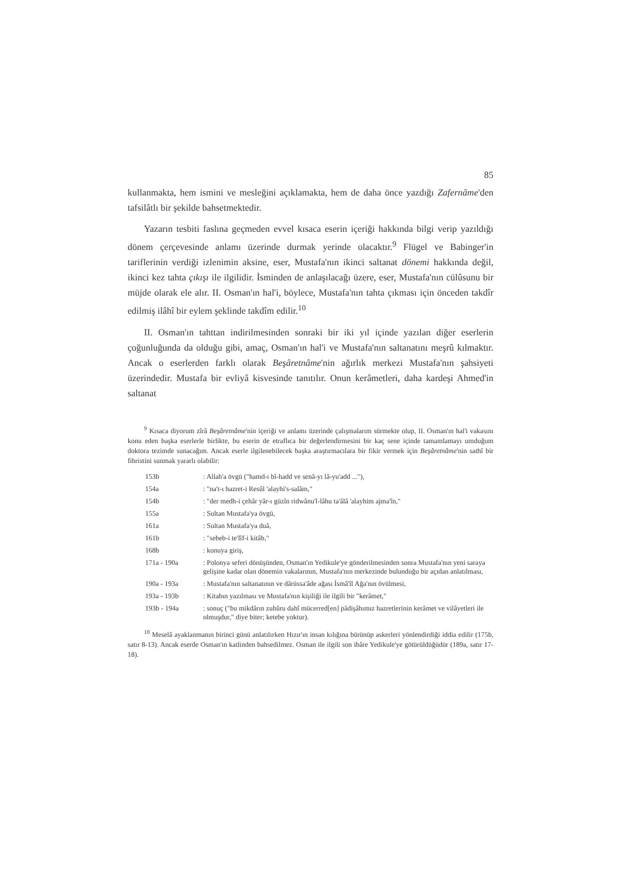85
kullanmakta, hem ismini ve mesleğini açıklamakta, hem de daha önce yazdığı Zafernâme'den tafsilâtlı bir şekilde bahsetmektedir.
Yazarın tesbiti faslına geçmeden evvel kısaca eserin içeriği hakkında bilgi verip yazıldığı dönem çerçevesinde anlamı üzerinde durmak yerinde olacaktır.<sup>9</sup> Flügel ve Babinger'in tariflerinin verdiği izlenimin aksine, eser, Mustafa'nın ikinci saltanat dönemi hakkında değil, ikinci kez tahta çıkışı ile ilgilidir. İsminden de anlaşılacağı üzere, eser, Mustafa'nın cülûsunu bir müjde olarak ele alır. II. Osman'ın hal'i, böylece, Mustafa'nın tahta çıkması için önceden takdîr edilmiş ilâhî bir eylem şeklinde takdîm edilir.<sup>10</sup>
II. Osman'ın tahttan indirilmesinden sonraki bir iki yıl içinde yazılan diğer eserlerin çoğunluğunda da olduğu gibi, amaç, Osman'ın hal'i ve Mustafa'nın saltanatını meşrû kılmaktır. Ancak o eserlerden farklı olarak Beşâretnâme'nin ağırlık merkezi Mustafa'nın şahsiyeti üzerindedir. Mustafa bir evliyâ kisvesinde tanıtılır. Onun kerâmetleri, daha kardeşi Ahmed'in saltanat
<sup>9</sup> Kısaca diyorum zîrâ Beşâretnâme'nin içeriği ve anlamı üzerinde çalışmalarım sürmekte olup, II. Osman'ın hal'i vakasını konu eden başka eserlerle birlikte, bu eserin de etraflıca bir değerlendirmesini bir kaç sene içinde tamamlamayı umduğum doktora tezimde sunacağım. Ancak eserle ilgilenebilecek başka araştırmacılara bir fikir vermek için Beşâretnâme'nin sathî bir fihristini sunmak yararlı olabilir:
| 153b | : Allah'a övgü ("hamd-ı bî-hadd ve senâ-yı lâ-yu'add ..."), |
| 154a | : "na't-ı hazret-i Resûl 'alayhi's-salâm," |
| 154b | : "der medh-i çehâr yâr-ı güzîn ridwânu'l-lâhu ta'âlâ 'alayhim ajma'în," |
| 155a | : Sultan Mustafa'ya övgü, |
| 161a | : Sultan Mustafa'ya duâ, |
| 161b | : "sebeb-i te'lîf-i kitâb," |
| 168b | : konuya giriş, |
| 171a - 190a | : Polonya seferi dönüşünden, Osman'ın Yedikule'ye gönderilmesinden sonra Mustafa'nın yeni saraya gelişine kadar olan dönemin vakalarının, Mustafa'nın merkezinde bulunduğu bir açıdan anlatılması, |
| 190a - 193a | : Mustafa'nın saltanatının ve dârüssa'âde ağası İsmâ'îl Ağa'nın övülmesi, |
| 193a - 193b | : Kitabın yazılması ve Mustafa'nın kişiliği ile ilgili bir "kerâmet," |
| 193b - 194a | : sonuç ("bu mikdârın zuhûru dahî mücerred[en] pâdişâhımız hazretlerinin kerâmet ve vilâyetleri ile olmuşdur," diye biter; ketebe yoktur). |
<sup>10</sup> Meselâ ayaklanmanın birinci günü anlatılırken Hızır'ın insan kılığına bürünüp askerleri yönlendirdiği iddia edilir (175b, satır 8-13). Ancak eserde Osman'ın katlinden bahsedilmez. Osman ile ilgili son ibâre Yedikule'ye götürüldüğüdür (189a, satır 17-18).